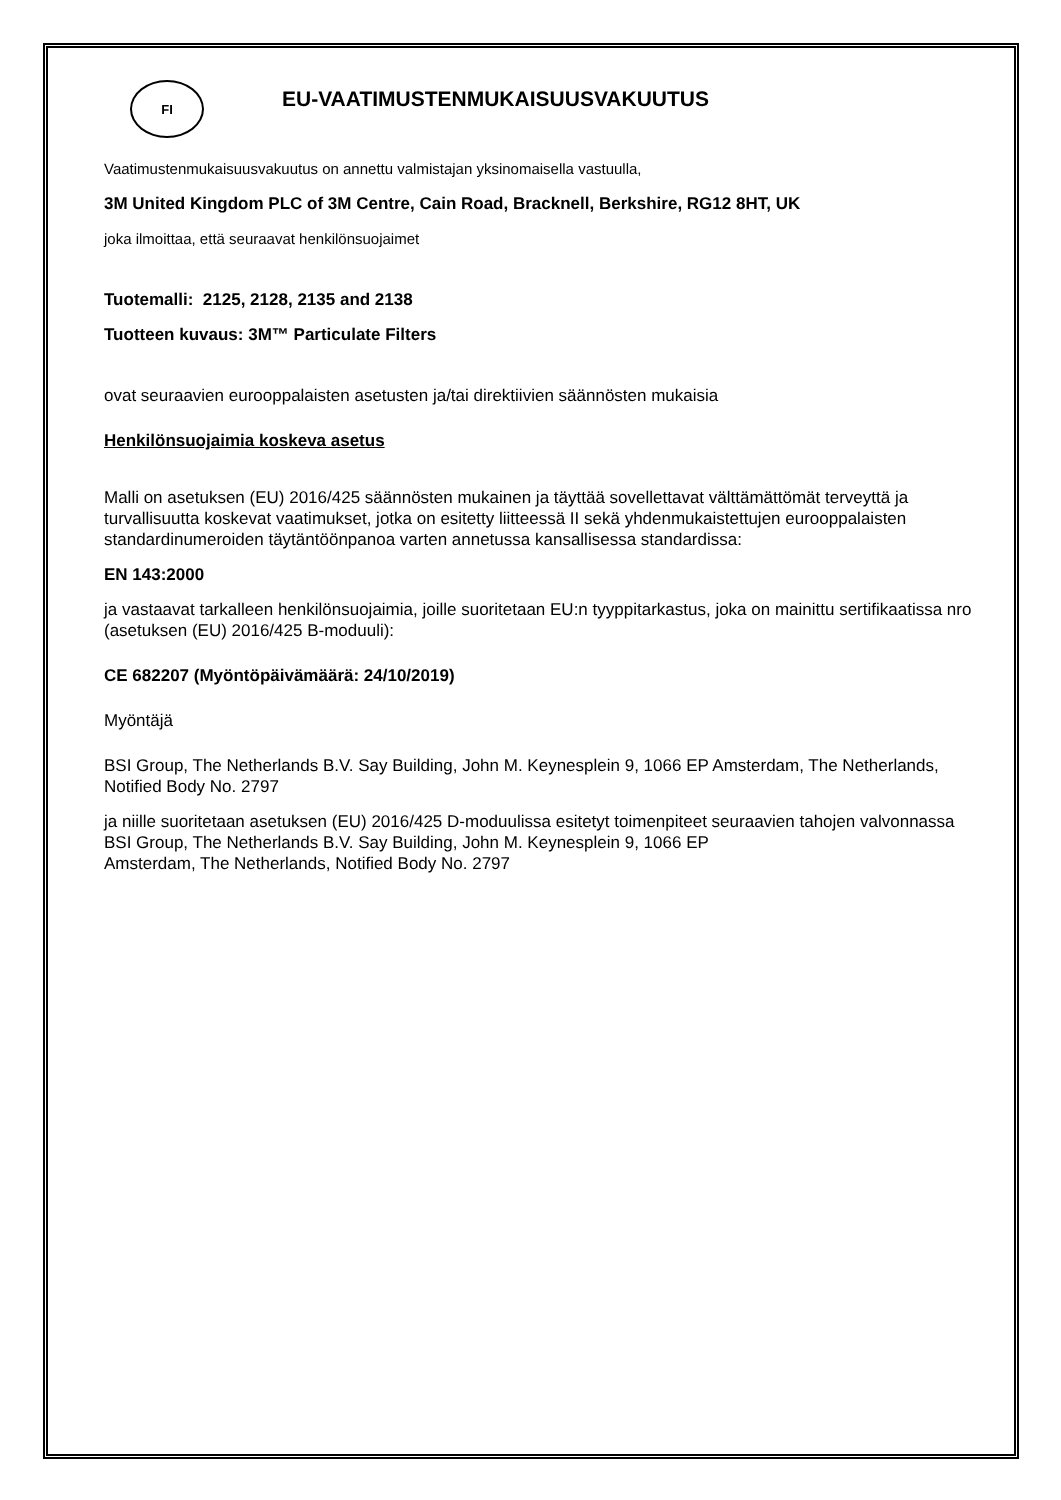FI
EU-VAATIMUSTENMUKAISUUSVAKUUTUS
Vaatimustenmukaisuusvakuutus on annettu valmistajan yksinomaisella vastuulla,
3M United Kingdom PLC of 3M Centre, Cain Road, Bracknell, Berkshire, RG12 8HT, UK
joka ilmoittaa, että seuraavat henkilönsuojaimet
Tuotemalli: 2125, 2128, 2135 and 2138
Tuotteen kuvaus: 3M™ Particulate Filters
ovat seuraavien eurooppalaisten asetusten ja/tai direktiivien säännösten mukaisia
Henkilönsuojaimia koskeva asetus
Malli on asetuksen (EU) 2016/425 säännösten mukainen ja täyttää sovellettavat välttämättömät terveyttä ja turvallisuutta koskevat vaatimukset, jotka on esitetty liitteessä II sekä yhdenmukaistettujen eurooppalaisten standardinumeroiden täytäntöönpanoa varten annetussa kansallisessa standardissa:
EN 143:2000
ja vastaavat tarkalleen henkilönsuojaimia, joille suoritetaan EU:n tyyppitarkastus, joka on mainittu sertifikaatissa nro (asetuksen (EU) 2016/425 B-moduuli):
CE 682207 (Myöntöpäivämäärä: 24/10/2019)
Myöntäjä
BSI Group, The Netherlands B.V. Say Building, John M. Keynesplein 9, 1066 EP Amsterdam, The Netherlands, Notified Body No. 2797
ja niille suoritetaan asetuksen (EU) 2016/425 D-moduulissa esitetyt toimenpiteet seuraavien tahojen valvonnassa BSI Group, The Netherlands B.V. Say Building, John M. Keynesplein 9, 1066 EP
Amsterdam, The Netherlands, Notified Body No. 2797